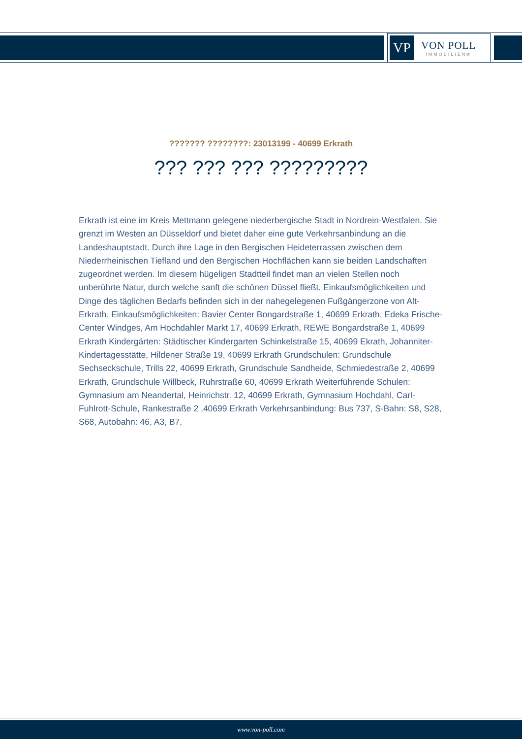VP
VON POLL
IMMOBILIEN®
??????? ????????: 23013199 - 40699 Erkrath
??? ??? ??? ?????????
Erkrath ist eine im Kreis Mettmann gelegene niederbergische Stadt in Nordrein-Westfalen. Sie grenzt im Westen an Düsseldorf und bietet daher eine gute Verkehrsanbindung an die Landeshauptstadt. Durch ihre Lage in den Bergischen Heideterrassen zwischen dem Niederrheinischen Tiefland und den Bergischen Hochflächen kann sie beiden Landschaften zugeordnet werden. Im diesem hügeligen Stadtteil findet man an vielen Stellen noch unberührte Natur, durch welche sanft die schönen Düssel fließt. Einkaufsmöglichkeiten und Dinge des täglichen Bedarfs befinden sich in der nahegelegenen Fußgängerzone von Alt-Erkrath. Einkaufsmöglichkeiten: Bavier Center Bongardstraße 1, 40699 Erkrath, Edeka Frische-Center Windges, Am Hochdahler Markt 17, 40699 Erkrath, REWE Bongardstraße 1, 40699 Erkrath Kindergärten: Städtischer Kindergarten Schinkelstraße 15, 40699 Ekrath, Johanniter-Kindertagesstätte, Hildener Straße 19, 40699 Erkrath Grundschulen: Grundschule Sechseckschule, Trills 22, 40699 Erkrath, Grundschule Sandheide, Schmiedestraße 2, 40699 Erkrath, Grundschule Willbeck, Ruhrstraße 60, 40699 Erkrath Weiterführende Schulen: Gymnasium am Neandertal, Heinrichstr. 12, 40699 Erkrath, Gymnasium Hochdahl, Carl-Fuhlrott-Schule, Rankestraße 2 ,40699 Erkrath Verkehrsanbindung: Bus 737, S-Bahn: S8, S28, S68, Autobahn: 46, A3, B7,
www.von-poll.com